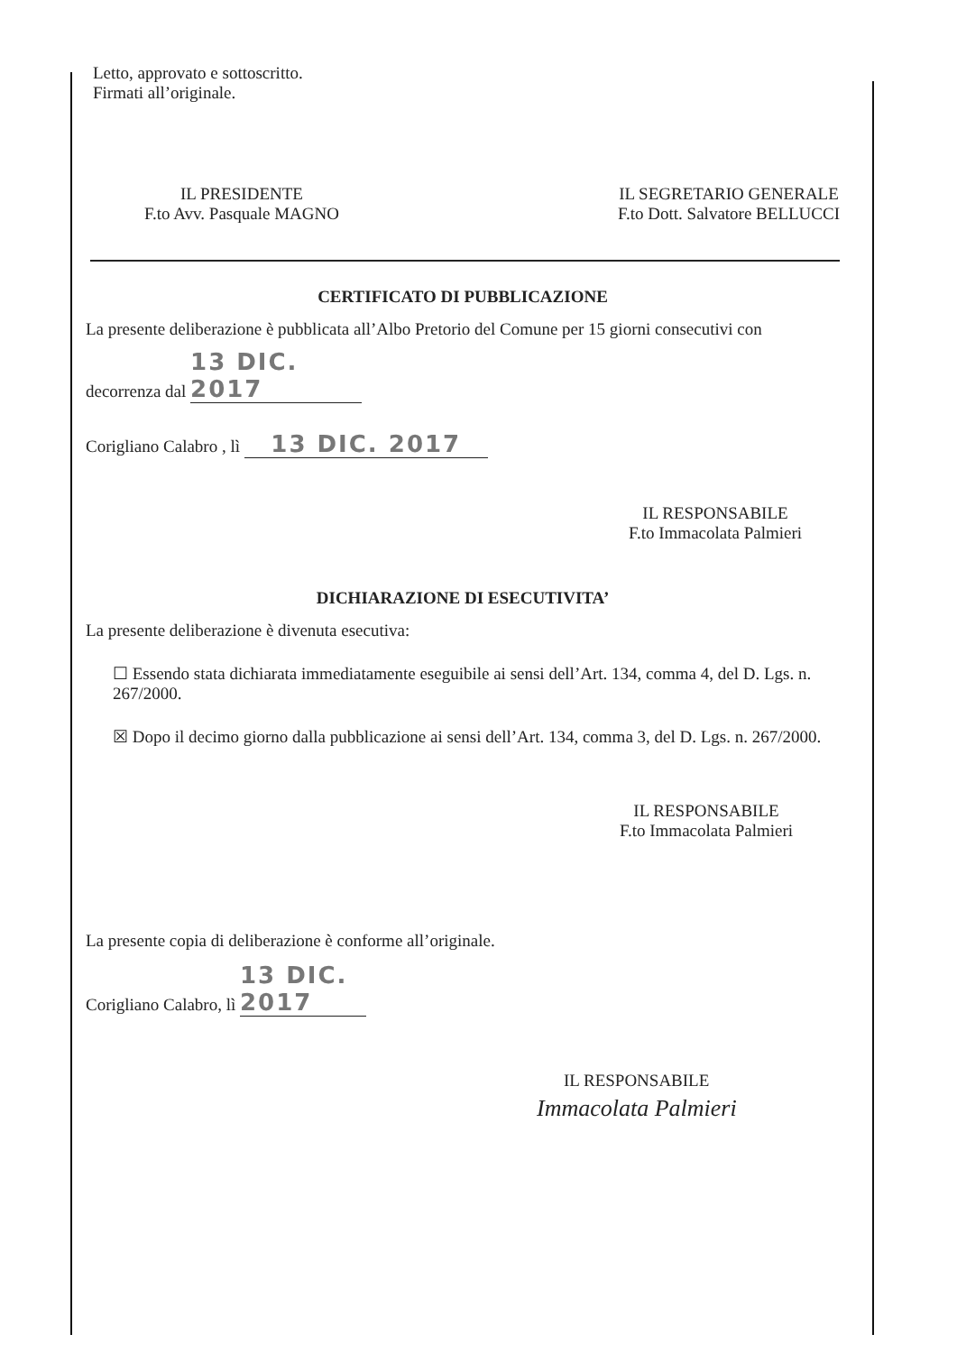Letto, approvato e sottoscritto.
Firmati all’originale.
IL PRESIDENTE
F.to Avv. Pasquale MAGNO
IL SEGRETARIO GENERALE
F.to Dott. Salvatore BELLUCCI
CERTIFICATO DI PUBBLICAZIONE
La presente deliberazione è pubblicata all’Albo Pretorio del Comune per 15 giorni consecutivi con
decorrenza dal 13 DIC. 2017
Corigliano Calabro , lì 13 DIC. 2017
IL RESPONSABILE
F.to Immacolata Palmieri
DICHIARAZIONE DI ESECUTIVITA’
La presente deliberazione è divenuta esecutiva:
☐ Essendo stata dichiarata immediatamente eseguibile ai sensi dell’Art. 134, comma 4, del D. Lgs. n. 267/2000.
☒ Dopo il decimo giorno dalla pubblicazione ai sensi dell’Art. 134, comma 3, del D. Lgs. n. 267/2000.
IL RESPONSABILE
F.to Immacolata Palmieri
La presente copia di deliberazione è conforme all’originale.
Corigliano Calabro, lì 13 DIC. 2017
IL RESPONSABILE
Immacolata Palmieri